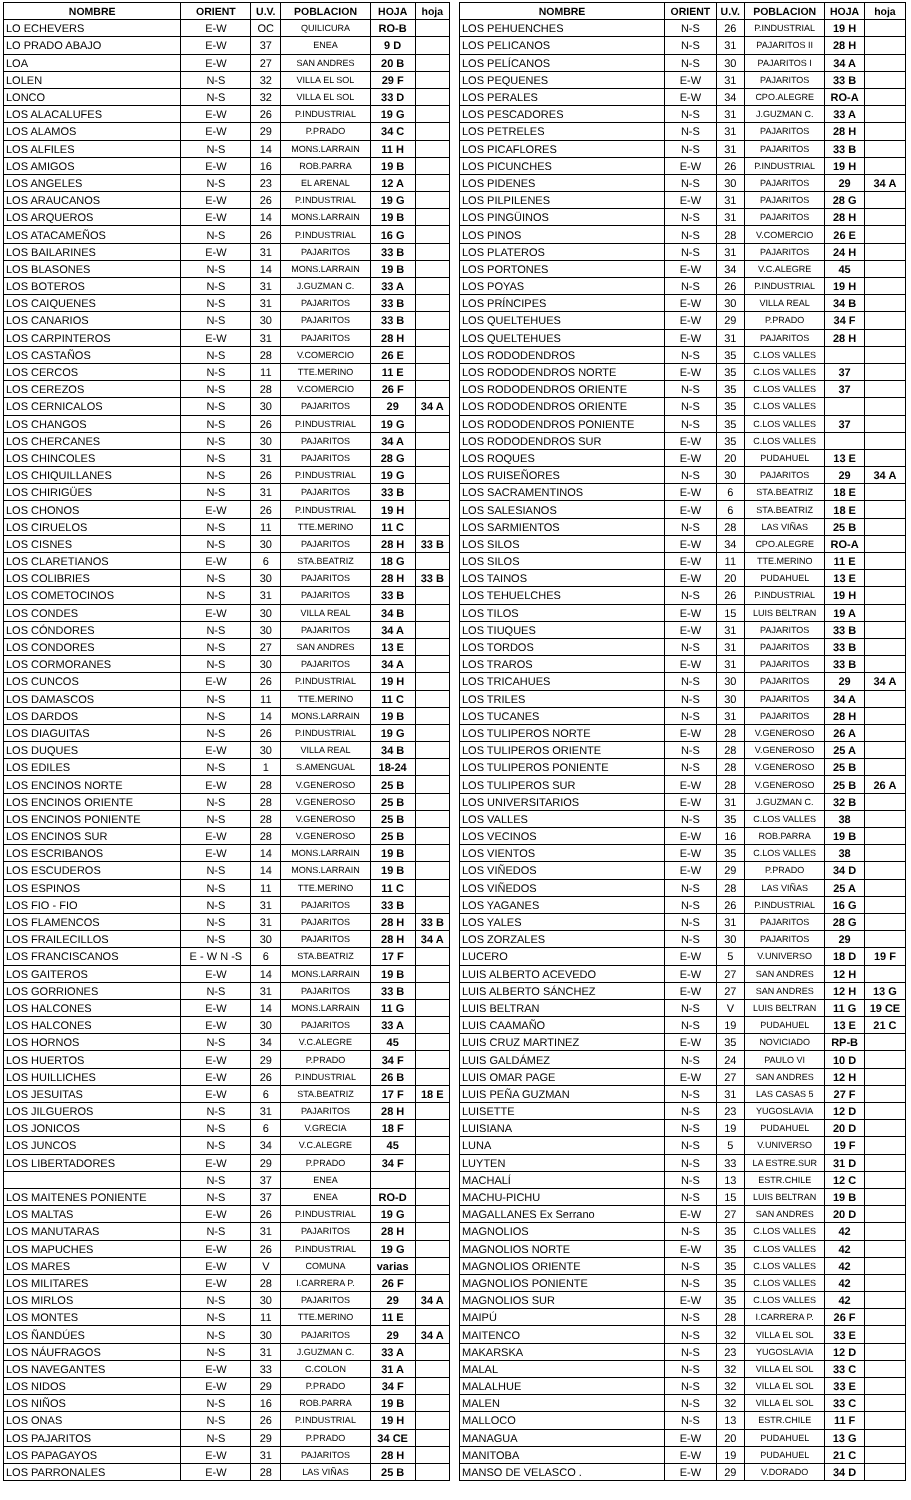| NOMBRE | ORIENT | U.V. | POBLACION | HOJA | hoja |
| --- | --- | --- | --- | --- | --- |
| LO ECHEVERS | E-W | OC | QUILICURA | RO-B | |
| LO PRADO ABAJO | E-W | 37 | ENEA | 9 D | |
| LOA | E-W | 27 | SAN ANDRES | 20 B | |
| LOLEN | N-S | 32 | VILLA EL SOL | 29 F | |
| LONCO | N-S | 32 | VILLA EL SOL | 33 D | |
| LOS ALACALUFES | E-W | 26 | P.INDUSTRIAL | 19 G | |
| LOS ALAMOS | E-W | 29 | P.PRADO | 34 C | |
| LOS ALFILES | N-S | 14 | MONS.LARRAIN | 11 H | |
| LOS AMIGOS | E-W | 16 | ROB.PARRA | 19 B | |
| LOS ANGELES | N-S | 23 | EL ARENAL | 12 A | |
| LOS ARAUCANOS | E-W | 26 | P.INDUSTRIAL | 19 G | |
| LOS ARQUEROS | E-W | 14 | MONS.LARRAIN | 19 B | |
| LOS ATACAMEÑOS | N-S | 26 | P.INDUSTRIAL | 16 G | |
| LOS BAILARINES | E-W | 31 | PAJARITOS | 33 B | |
| LOS BLASONES | N-S | 14 | MONS.LARRAIN | 19 B | |
| LOS BOTEROS | N-S | 31 | J.GUZMAN C. | 33 A | |
| LOS CAIQUENES | N-S | 31 | PAJARITOS | 33 B | |
| LOS CANARIOS | N-S | 30 | PAJARITOS | 33 B | |
| LOS CARPINTEROS | E-W | 31 | PAJARITOS | 28 H | |
| LOS CASTAÑOS | N-S | 28 | V.COMERCIO | 26 E | |
| LOS CERCOS | N-S | 11 | TTE.MERINO | 11 E | |
| LOS CEREZOS | N-S | 28 | V.COMERCIO | 26 F | |
| LOS CERNICALOS | N-S | 30 | PAJARITOS | 29 | 34 A |
| LOS CHANGOS | N-S | 26 | P.INDUSTRIAL | 19 G | |
| LOS CHERCANES | N-S | 30 | PAJARITOS | 34 A | |
| LOS CHINCOLES | N-S | 31 | PAJARITOS | 28 G | |
| LOS CHIQUILLANES | N-S | 26 | P.INDUSTRIAL | 19 G | |
| LOS CHIRIGÜES | N-S | 31 | PAJARITOS | 33 B | |
| LOS CHONOS | E-W | 26 | P.INDUSTRIAL | 19 H | |
| LOS CIRUELOS | N-S | 11 | TTE.MERINO | 11 C | |
| LOS CISNES | N-S | 30 | PAJARITOS | 28 H | 33 B |
| LOS CLARETIANOS | E-W | 6 | STA.BEATRIZ | 18 G | |
| LOS COLIBRIES | N-S | 30 | PAJARITOS | 28 H | 33 B |
| LOS COMETOCINOS | N-S | 31 | PAJARITOS | 33 B | |
| LOS CONDES | E-W | 30 | VILLA REAL | 34 B | |
| LOS CÓNDORES | N-S | 30 | PAJARITOS | 34 A | |
| LOS CONDORES | N-S | 27 | SAN ANDRES | 13 E | |
| LOS CORMORANES | N-S | 30 | PAJARITOS | 34 A | |
| LOS CUNCOS | E-W | 26 | P.INDUSTRIAL | 19 H | |
| LOS DAMASCOS | N-S | 11 | TTE.MERINO | 11 C | |
| LOS DARDOS | N-S | 14 | MONS.LARRAIN | 19 B | |
| LOS DIAGUITAS | N-S | 26 | P.INDUSTRIAL | 19 G | |
| LOS DUQUES | E-W | 30 | VILLA REAL | 34 B | |
| LOS EDILES | N-S | 1 | S.AMENGUAL | 18-24 | |
| LOS ENCINOS NORTE | E-W | 28 | V.GENEROSO | 25 B | |
| LOS ENCINOS ORIENTE | N-S | 28 | V.GENEROSO | 25 B | |
| LOS ENCINOS PONIENTE | N-S | 28 | V.GENEROSO | 25 B | |
| LOS ENCINOS SUR | E-W | 28 | V.GENEROSO | 25 B | |
| LOS ESCRIBANOS | E-W | 14 | MONS.LARRAIN | 19 B | |
| LOS ESCUDEROS | N-S | 14 | MONS.LARRAIN | 19 B | |
| LOS ESPINOS | N-S | 11 | TTE.MERINO | 11 C | |
| LOS FIO - FIO | N-S | 31 | PAJARITOS | 33 B | |
| LOS FLAMENCOS | N-S | 31 | PAJARITOS | 28 H | 33 B |
| LOS FRAILECILLOS | N-S | 30 | PAJARITOS | 28 H | 34 A |
| LOS FRANCISCANOS | E - W N -S | 6 | STA.BEATRIZ | 17 F | |
| LOS GAITEROS | E-W | 14 | MONS.LARRAIN | 19 B | |
| LOS GORRIONES | N-S | 31 | PAJARITOS | 33 B | |
| LOS HALCONES | E-W | 14 | MONS.LARRAIN | 11 G | |
| LOS HALCONES | E-W | 30 | PAJARITOS | 33 A | |
| LOS HORNOS | N-S | 34 | V.C.ALEGRE | 45 | |
| LOS HUERTOS | E-W | 29 | P.PRADO | 34 F | |
| LOS HUILLICHES | E-W | 26 | P.INDUSTRIAL | 26 B | |
| LOS JESUITAS | E-W | 6 | STA.BEATRIZ | 17 F | 18 E |
| LOS JILGUEROS | N-S | 31 | PAJARITOS | 28 H | |
| LOS JONICOS | N-S | 6 | V.GRECIA | 18 F | |
| LOS JUNCOS | N-S | 34 | V.C.ALEGRE | 45 | |
| LOS LIBERTADORES | E-W | 29 | P.PRADO | 34 F | |
| | N-S | 37 | ENEA | | |
| LOS MAITENES PONIENTE | N-S | 37 | ENEA | RO-D | |
| LOS MALTAS | E-W | 26 | P.INDUSTRIAL | 19 G | |
| LOS MANUTARAS | N-S | 31 | PAJARITOS | 28 H | |
| LOS MAPUCHES | E-W | 26 | P.INDUSTRIAL | 19 G | |
| LOS MARES | E-W | V | COMUNA | varias | |
| LOS MILITARES | E-W | 28 | I.CARRERA P. | 26 F | |
| LOS MIRLOS | N-S | 30 | PAJARITOS | 29 | 34 A |
| LOS MONTES | N-S | 11 | TTE.MERINO | 11 E | |
| LOS ÑANDÚES | N-S | 30 | PAJARITOS | 29 | 34 A |
| LOS NÁUFRAGOS | N-S | 31 | J.GUZMAN C. | 33 A | |
| LOS NAVEGANTES | E-W | 33 | C.COLON | 31 A | |
| LOS NIDOS | E-W | 29 | P.PRADO | 34 F | |
| LOS NIÑOS | N-S | 16 | ROB.PARRA | 19 B | |
| LOS ONAS | N-S | 26 | P.INDUSTRIAL | 19 H | |
| LOS PAJARITOS | N-S | 29 | P.PRADO | 34 CE | |
| LOS PAPAGAYOS | E-W | 31 | PAJARITOS | 28 H | |
| LOS PARRONALES | E-W | 28 | LAS VIÑAS | 25 B | |
| NOMBRE | ORIENT | U.V. | POBLACION | HOJA | hoja |
| --- | --- | --- | --- | --- | --- |
| LOS PEHUENCHES | N-S | 26 | P.INDUSTRIAL | 19 H | |
| LOS PELICANOS | N-S | 31 | PAJARITOS II | 28 H | |
| LOS PELÍCANOS | N-S | 30 | PAJARITOS I | 34 A | |
| LOS PEQUENES | E-W | 31 | PAJARITOS | 33 B | |
| LOS PERALES | E-W | 34 | CPO.ALEGRE | RO-A | |
| LOS PESCADORES | N-S | 31 | J.GUZMAN C. | 33 A | |
| LOS PETRELES | N-S | 31 | PAJARITOS | 28 H | |
| LOS PICAFLORES | N-S | 31 | PAJARITOS | 33 B | |
| LOS PICUNCHES | E-W | 26 | P.INDUSTRIAL | 19 H | |
| LOS PIDENES | N-S | 30 | PAJARITOS | 29 | 34 A |
| LOS PILPILENES | E-W | 31 | PAJARITOS | 28 G | |
| LOS PINGÜINOS | N-S | 31 | PAJARITOS | 28 H | |
| LOS PINOS | N-S | 28 | V.COMERCIO | 26 E | |
| LOS PLATEROS | N-S | 31 | PAJARITOS | 24 H | |
| LOS PORTONES | E-W | 34 | V.C.ALEGRE | 45 | |
| LOS POYAS | N-S | 26 | P.INDUSTRIAL | 19 H | |
| LOS PRÍNCIPES | E-W | 30 | VILLA REAL | 34 B | |
| LOS QUELTEHUES | E-W | 29 | P.PRADO | 34 F | |
| LOS QUELTEHUES | E-W | 31 | PAJARITOS | 28 H | |
| LOS RODODENDROS | N-S | 35 | C.LOS VALLES | | |
| LOS RODODENDROS NORTE | E-W | 35 | C.LOS VALLES | 37 | |
| LOS RODODENDROS ORIENTE | N-S | 35 | C.LOS VALLES | 37 | |
| LOS RODODENDROS ORIENTE | N-S | 35 | C.LOS VALLES | | |
| LOS RODODENDROS PONIENTE | N-S | 35 | C.LOS VALLES | 37 | |
| LOS RODODENDROS SUR | E-W | 35 | C.LOS VALLES | | |
| LOS ROQUES | E-W | 20 | PUDAHUEL | 13 E | |
| LOS RUISEÑORES | N-S | 30 | PAJARITOS | 29 | 34 A |
| LOS SACRAMENTINOS | E-W | 6 | STA.BEATRIZ | 18 E | |
| LOS SALESIANOS | E-W | 6 | STA.BEATRIZ | 18 E | |
| LOS SARMIENTOS | N-S | 28 | LAS VIÑAS | 25 B | |
| LOS SILOS | E-W | 34 | CPO.ALEGRE | RO-A | |
| LOS SILOS | E-W | 11 | TTE.MERINO | 11 E | |
| LOS TAINOS | E-W | 20 | PUDAHUEL | 13 E | |
| LOS TEHUELCHES | N-S | 26 | P.INDUSTRIAL | 19 H | |
| LOS TILOS | E-W | 15 | LUIS BELTRAN | 19 A | |
| LOS TIUQUES | E-W | 31 | PAJARITOS | 33 B | |
| LOS TORDOS | N-S | 31 | PAJARITOS | 33 B | |
| LOS TRAROS | E-W | 31 | PAJARITOS | 33 B | |
| LOS TRICAHUES | N-S | 30 | PAJARITOS | 29 | 34 A |
| LOS TRILES | N-S | 30 | PAJARITOS | 34 A | |
| LOS TUCANES | N-S | 31 | PAJARITOS | 28 H | |
| LOS TULIPEROS NORTE | E-W | 28 | V.GENEROSO | 26 A | |
| LOS TULIPEROS ORIENTE | N-S | 28 | V.GENEROSO | 25 A | |
| LOS TULIPEROS PONIENTE | N-S | 28 | V.GENEROSO | 25 B | |
| LOS TULIPEROS SUR | E-W | 28 | V.GENEROSO | 25 B | 26 A |
| LOS UNIVERSITARIOS | E-W | 31 | J.GUZMAN C. | 32 B | |
| LOS VALLES | N-S | 35 | C.LOS VALLES | 38 | |
| LOS VECINOS | E-W | 16 | ROB.PARRA | 19 B | |
| LOS VIENTOS | E-W | 35 | C.LOS VALLES | 38 | |
| LOS VIÑEDOS | E-W | 29 | P.PRADO | 34 D | |
| LOS VIÑEDOS | N-S | 28 | LAS VIÑAS | 25 A | |
| LOS YAGANES | N-S | 26 | P.INDUSTRIAL | 16 G | |
| LOS YALES | N-S | 31 | PAJARITOS | 28 G | |
| LOS ZORZALES | N-S | 30 | PAJARITOS | 29 | |
| LUCERO | E-W | 5 | V.UNIVERSO | 18 D | 19 F |
| LUIS ALBERTO ACEVEDO | E-W | 27 | SAN ANDRES | 12 H | |
| LUIS ALBERTO SÁNCHEZ | E-W | 27 | SAN ANDRES | 12 H | 13 G |
| LUIS BELTRAN | N-S | V | LUIS BELTRAN | 11 G | 19 CE |
| LUIS CAAMAÑO | N-S | 19 | PUDAHUEL | 13 E | 21 C |
| LUIS CRUZ MARTINEZ | E-W | 35 | NOVICIADO | RP-B | |
| LUIS GALDÁMEZ | N-S | 24 | PAULO VI | 10 D | |
| LUIS OMAR PAGE | E-W | 27 | SAN ANDRES | 12 H | |
| LUIS PEÑA GUZMAN | N-S | 31 | LAS CASAS 5 | 27 F | |
| LUISETTE | N-S | 23 | YUGOSLAVIA | 12 D | |
| LUISIANA | N-S | 19 | PUDAHUEL | 20 D | |
| LUNA | N-S | 5 | V.UNIVERSO | 19 F | |
| LUYTEN | N-S | 33 | LA ESTRE.SUR | 31 D | |
| MACHALÍ | N-S | 13 | ESTR.CHILE | 12 C | |
| MACHU-PICHU | N-S | 15 | LUIS BELTRAN | 19 B | |
| MAGALLANES Ex Serrano | E-W | 27 | SAN ANDRES | 20 D | |
| MAGNOLIOS | N-S | 35 | C.LOS VALLES | 42 | |
| MAGNOLIOS NORTE | E-W | 35 | C.LOS VALLES | 42 | |
| MAGNOLIOS ORIENTE | N-S | 35 | C.LOS VALLES | 42 | |
| MAGNOLIOS PONIENTE | N-S | 35 | C.LOS VALLES | 42 | |
| MAGNOLIOS SUR | E-W | 35 | C.LOS VALLES | 42 | |
| MAIPÚ | N-S | 28 | I.CARRERA P. | 26 F | |
| MAITENCO | N-S | 32 | VILLA EL SOL | 33 E | |
| MAKARSKA | N-S | 23 | YUGOSLAVIA | 12 D | |
| MALAL | N-S | 32 | VILLA EL SOL | 33 C | |
| MALALHUE | N-S | 32 | VILLA EL SOL | 33 E | |
| MALEN | N-S | 32 | VILLA EL SOL | 33 C | |
| MALLOCO | N-S | 13 | ESTR.CHILE | 11 F | |
| MANAGUA | E-W | 20 | PUDAHUEL | 13 G | |
| MANITOBA | E-W | 19 | PUDAHUEL | 21 C | |
| MANSO DE VELASCO . | E-W | 29 | V.DORADO | 34 D | |